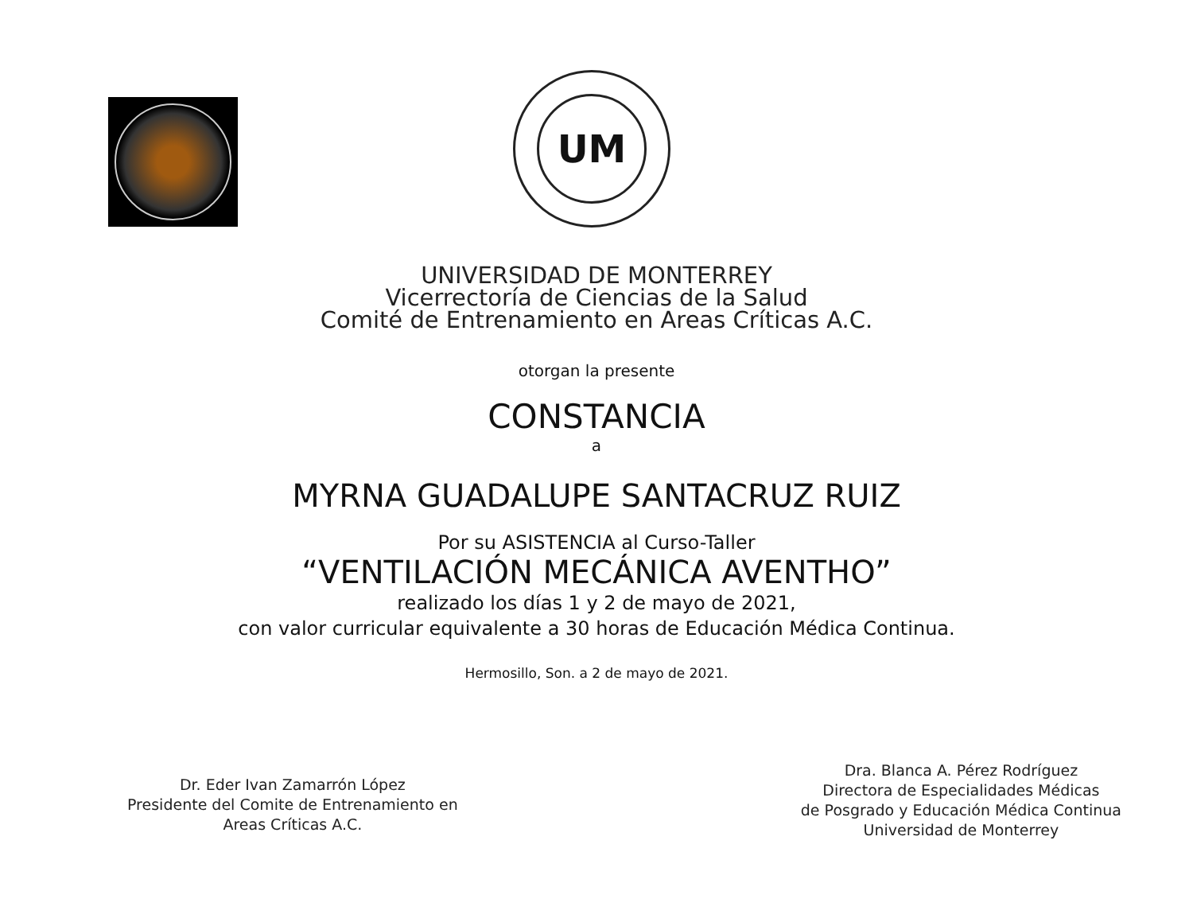UM
UNIVERSIDAD DE MONTERREY
Vicerrectoría de Ciencias de la Salud
Comité de Entrenamiento en Areas Críticas A.C.
otorgan la presente
CONSTANCIA
a
MYRNA GUADALUPE SANTACRUZ RUIZ
Por su ASISTENCIA al Curso-Taller
“VENTILACIÓN MECÁNICA AVENTHO”
realizado los días 1 y 2 de mayo de 2021,
con valor curricular equivalente a 30 horas de Educación Médica Continua.
Hermosillo, Son. a 2 de mayo de 2021.
Dr. Eder Ivan Zamarrón López
Presidente del Comite de Entrenamiento en
Areas Críticas A.C.
Dra. Blanca A. Pérez Rodríguez
Directora de Especialidades Médicas
de Posgrado y Educación Médica Continua
Universidad de Monterrey